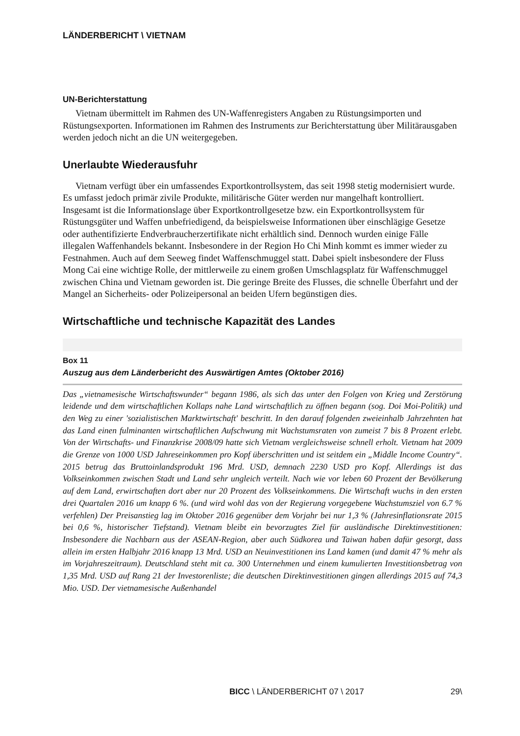LÄNDERBERICHT \ VIETNAM
UN-Berichterstattung
Vietnam übermittelt im Rahmen des UN-Waffenregisters Angaben zu Rüstungsimporten und Rüstungsexporten. Informationen im Rahmen des Instruments zur Berichterstattung über Militärausgaben werden jedoch nicht an die UN weitergegeben.
Unerlaubte Wiederausfuhr
Vietnam verfügt über ein umfassendes Exportkontrollsystem, das seit 1998 stetig modernisiert wurde. Es umfasst jedoch primär zivile Produkte, militärische Güter werden nur mangelhaft kontrolliert. Insgesamt ist die Informationslage über Exportkontrollgesetze bzw. ein Exportkontrollsystem für Rüstungsgüter und Waffen unbefriedigend, da beispielsweise Informationen über einschlägige Gesetze oder authentifizierte Endverbraucherzertifikate nicht erhältlich sind. Dennoch wurden einige Fälle illegalen Waffenhandels bekannt. Insbesondere in der Region Ho Chi Minh kommt es immer wieder zu Festnahmen. Auch auf dem Seeweg findet Waffenschmuggel statt. Dabei spielt insbesondere der Fluss Mong Cai eine wichtige Rolle, der mittlerweile zu einem großen Umschlagsplatz für Waffenschmuggel zwischen China und Vietnam geworden ist. Die geringe Breite des Flusses, die schnelle Überfahrt und der Mangel an Sicherheits- oder Polizeipersonal an beiden Ufern begünstigen dies.
Wirtschaftliche und technische Kapazität des Landes
Box 11
Auszug aus dem Länderbericht des Auswärtigen Amtes (Oktober 2016)
Das „vietnamesische Wirtschaftswunder“ begann 1986, als sich das unter den Folgen von Krieg und Zerstörung leidende und dem wirtschaftlichen Kollaps nahe Land wirtschaftlich zu öffnen begann (sog. Doi Moi-Politik) und den Weg zu einer 'sozialistischen Marktwirtschaft' beschritt. In den darauf folgenden zweieinhalb Jahrzehnten hat das Land einen fulminanten wirtschaftlichen Aufschwung mit Wachstumsraten von zumeist 7 bis 8 Prozent erlebt. Von der Wirtschafts- und Finanzkrise 2008/09 hatte sich Vietnam vergleichsweise schnell erholt. Vietnam hat 2009 die Grenze von 1000 USD Jahreseinkommen pro Kopf überschritten und ist seitdem ein „Middle Income Country“. 2015 betrug das Bruttoinlandsprodukt 196 Mrd. USD, demnach 2230 USD pro Kopf. Allerdings ist das Volkseinkommen zwischen Stadt und Land sehr ungleich verteilt. Nach wie vor leben 60 Prozent der Bevölkerung auf dem Land, erwirtschaften dort aber nur 20 Prozent des Volkseinkommens. Die Wirtschaft wuchs in den ersten drei Quartalen 2016 um knapp 6 %. (und wird wohl das von der Regierung vorgegebene Wachstumsziel von 6.7 % verfehlen) Der Preisanstieg lag im Oktober 2016 gegenüber dem Vorjahr bei nur 1,3 % (Jahresinflationsrate 2015 bei 0,6 %, historischer Tiefstand). Vietnam bleibt ein bevorzugtes Ziel für ausländische Direktinvestitionen: Insbesondere die Nachbarn aus der ASEAN-Region, aber auch Südkorea und Taiwan haben dafür gesorgt, dass allein im ersten Halbjahr 2016 knapp 13 Mrd. USD an Neuinvestitionen ins Land kamen (und damit 47 % mehr als im Vorjahreszeitraum). Deutschland steht mit ca. 300 Unternehmen und einem kumulierten Investitionsbetrag von 1,35 Mrd. USD auf Rang 21 der Investorenliste; die deutschen Direktinvestitionen gingen allerdings 2015 auf 74,3 Mio. USD. Der vietnamesische Außenhandel
BICC \ LÄNDERBERICHT 07 \ 2017 29\